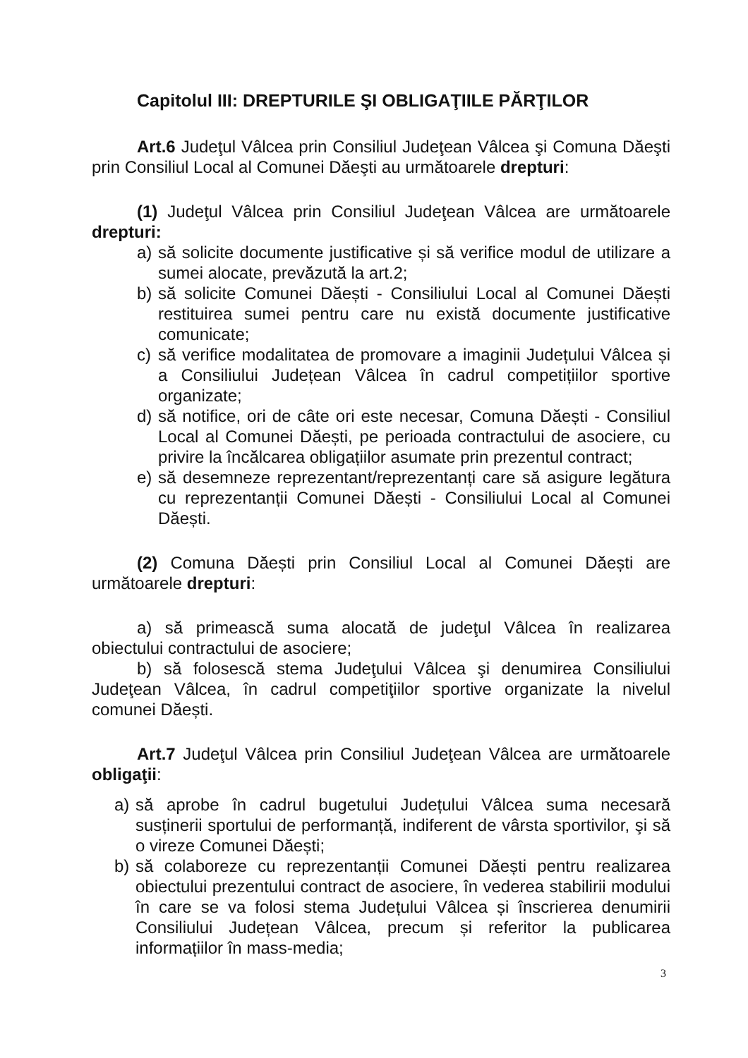Capitolul III: DREPTURILE ŞI OBLIGAŢIILE PĂRŢILOR
Art.6 Judeţul Vâlcea prin Consiliul Judeţean Vâlcea şi Comuna Dăeşti prin Consiliul Local al Comunei Dăeşti au următoarele drepturi:
(1) Judeţul Vâlcea prin Consiliul Judeţean Vâlcea are următoarele drepturi:
a) să solicite documente justificative și să verifice modul de utilizare a sumei alocate, prevăzută la art.2;
b) să solicite Comunei Dăești - Consiliului Local al Comunei Dăești restituirea sumei pentru care nu există documente justificative comunicate;
c) să verifice modalitatea de promovare a imaginii Județului Vâlcea și a Consiliului Județean Vâlcea în cadrul competițiilor sportive organizate;
d) să notifice, ori de câte ori este necesar, Comuna Dăești - Consiliul Local al Comunei Dăești, pe perioada contractului de asociere, cu privire la încălcarea obligațiilor asumate prin prezentul contract;
e) să desemneze reprezentant/reprezentanți care să asigure legătura cu reprezentanții Comunei Dăești - Consiliului Local al Comunei Dăești.
(2) Comuna Dăești prin Consiliul Local al Comunei Dăești are următoarele drepturi:
a) să primească suma alocată de judeţul Vâlcea în realizarea obiectului contractului de asociere;
b) să folosescă stema Judeţului Vâlcea şi denumirea Consiliului Judeţean Vâlcea, în cadrul competiţiilor sportive organizate la nivelul comunei Dăești.
Art.7 Judeţul Vâlcea prin Consiliul Judeţean Vâlcea are următoarele obligaţii:
a) să aprobe în cadrul bugetului Județului Vâlcea suma necesară susținerii sportului de performanță, indiferent de vârsta sportivilor, şi să o vireze Comunei Dăești;
b) să colaboreze cu reprezentanții Comunei Dăești pentru realizarea obiectului prezentului contract de asociere, în vederea stabilirii modului în care se va folosi stema Județului Vâlcea și înscrierea denumirii Consiliului Județean Vâlcea, precum și referitor la publicarea informațiilor în mass-media;
3